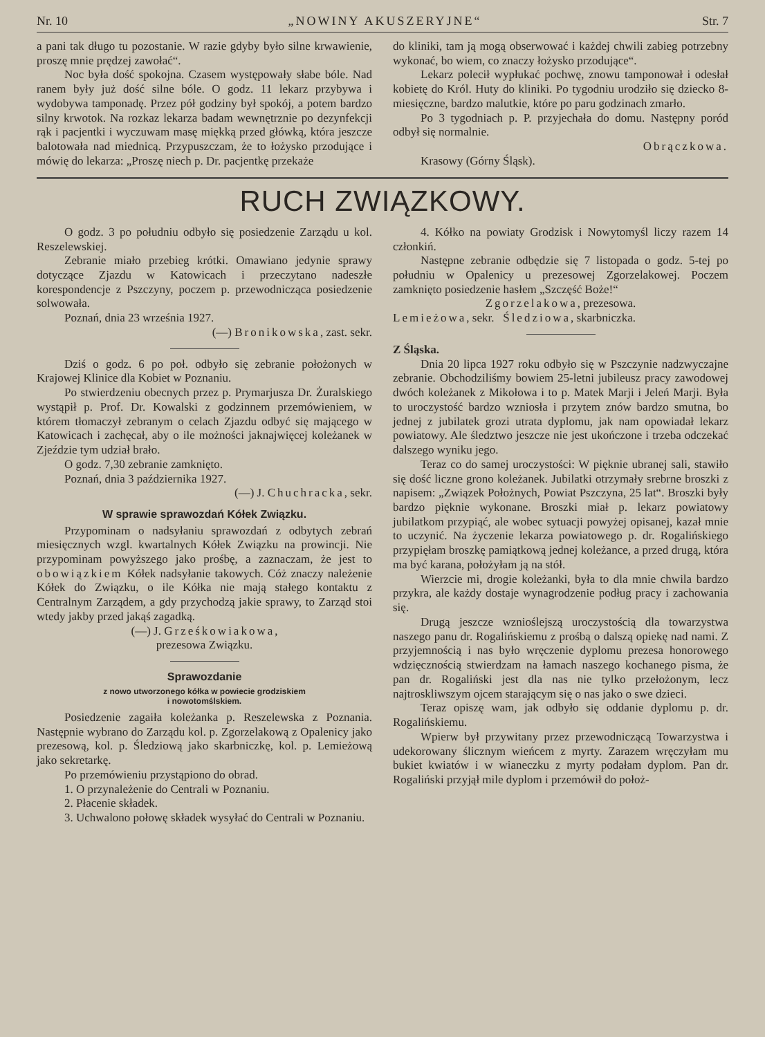Nr. 10 „NOWINY AKUSZERYJNE“Str. 7
a pani tak długo tu pozostanie. W razie gdyby było silne krwawienie, proszę mnie prędzej zawołać“.
Noc była dość spokojna. Czasem występowały słabe bóle. Nad ranem były już dość silne bóle. O godz. 11 lekarz przybywa i wydobywa tamponadę. Przez pół godziny był spokój, a potem bardzo silny krwotok. Na rozkaz lekarza badam wewnętrznie po dezynfekcji rąk i pacjentki i wyczuwam masę miękką przed główką, która jeszcze balotowała nad miednicą. Przypuszczam, że to łożysko przodujące i mówię do lekarza: „Proszę niech p. Dr. pacjentkę przekaże
do kliniki, tam ją mogą obserwować i każdej chwili zabieg potrzebny wykonać, bo wiem, co znaczy łożysko przodujące“.
Lekarz polecił wypłukać pochwę, znowu tamponował i odesłał kobietę do Król. Huty do kliniki. Po tygodniu urodziło się dziecko 8-miesięczne, bardzo malutkie, które po paru godzinach zmarło.
Po 3 tygodniach p. P. przyjechała do domu. Następny poród odbył się normalnie.
Obrączkowa.
Krasowy (Górny Śląsk).
RUCH ZWIĄZKOWY.
O godz. 3 po południu odbyło się posiedzenie Zarządu u kol. Reszelewskiej.
Zebranie miało przebieg krótki. Omawiano jedynie sprawy dotyczące Zjazdu w Katowicach i przeczytano nadeszłe korespondencje z Pszczyny, poczem p. przewodnicząca posiedzenie solwowała.
Poznań, dnia 23 września 1927.
(—) Bronikowska, zast. sekr.
Dziś o godz. 6 po poł. odbyło się zebranie położonych w Krajowej Klinice dla Kobiet w Poznaniu.
Po stwierdzeniu obecnych przez p. Prymarjusza Dr. Żuralskiego wystąpił p. Prof. Dr. Kowalski z godzinnem przemówieniem, w którem tłomaczył zebranym o celach Zjazdu odbyć się mającego w Katowicach i zachęcał, aby o ile możności jaknajwięcej koleżanek w Zjeździe tym udział brało.
O godz. 7,30 zebranie zamknięto.
Poznań, dnia 3 października 1927.
(—) J. Chuchracka, sekr.
W sprawie sprawozdań Kółek Związku.
Przypominam o nadsyłaniu sprawozdań z odbytych zebrań miesięcznych wzgl. kwartalnych Kółek Związku na prowincji. Nie przypominam powyższego jako prośbę, a zaznaczam, że jest to obowiązkiem Kółek nadsyłanie takowych. Cóż znaczy należenie Kółek do Związku, o ile Kółka nie mają stałego kontaktu z Centralnym Zarządem, a gdy przychodzą jakie sprawy, to Zarząd stoi wtedy jakby przed jakąś zagadką.
(—) J. Grześkowiakowa,
prezesowa Związku.
Sprawozdanie
z nowo utworzonego kółka w powiecie grodziskiem
i nowotomślskiem.
Posiedzenie zagaiła koleżanka p. Reszelewska z Poznania. Następnie wybrano do Zarządu kol. p. Zgorzelakową z Opalenicy jako prezesową, kol. p. Śledziową jako skarbniczkę, kol. p. Lemieżową jako sekretarkę.
Po przemówieniu przystąpiono do obrad.
1. O przynależenie do Centrali w Poznaniu.
2. Płacenie składek.
3. Uchwalono połowę składek wysyłać do Centrali w Poznaniu.
4. Kółko na powiaty Grodzisk i Nowytomyśl liczy razem 14 członkiń.
Następne zebranie odbędzie się 7 listopada o godz. 5-tej po południu w Opalenicy u prezesowej Zgorzelakowej. Poczem zamknięto posiedzenie hasłem „Szczęść Boże!“
Zgorzelakowa, prezesowa.
Lemieżowa, sekr. Śledziowa, skarbniczka.
Z Śląska.
Dnia 20 lipca 1927 roku odbyło się w Pszczynie nadzwyczajne zebranie. Obchodziliśmy bowiem 25-letni jubileusz pracy zawodowej dwóch koleżanek z Mikołowa i to p. Matek Marji i Jeleń Marji. Była to uroczystość bardzo wzniosła i przytem znów bardzo smutna, bo jednej z jubilatek grozi utrata dyplomu, jak nam opowiadał lekarz powiatowy. Ale śledztwo jeszcze nie jest ukończone i trzeba odczekać dalszego wyniku jego.
Teraz co do samej uroczystości: W pięknie ubranej sali, stawiło się dość liczne grono koleżanek. Jubilatki otrzymały srebrne broszki z napisem: „Związek Położnych, Powiat Pszczyna, 25 lat“. Broszki były bardzo pięknie wykonane. Broszki miał p. lekarz powiatowy jubilatkom przypiąć, ale wobec sytuacji powyżej opisanej, kazał mnie to uczynić. Na życzenie lekarza powiatowego p. dr. Rogalińskiego przypięłam broszkę pamiątkową jednej koleżance, a przed drugą, która ma być karana, położyłam ją na stół.
Wierzcie mi, drogie koleżanki, była to dla mnie chwila bardzo przykra, ale każdy dostaje wynagrodzenie podług pracy i zachowania się.
Drugą jeszcze wznioślejszą uroczystością dla towarzystwa naszego panu dr. Rogalińskiemu z prośbą o dalszą opiekę nad nami. Z przyjemnością i nas było wręczenie dyplomu prezesa honorowego wdzięcznością stwierdzam na łamach naszego kochanego pisma, że pan dr. Rogaliński jest dla nas nie tylko przełożonym, lecz najtroskliwszym ojcem starającym się o nas jako o swe dzieci.
Teraz opiszę wam, jak odbyło się oddanie dyplomu p. dr. Rogalińskiemu.
Wpierw był przywitany przez przewodniczącą Towarzystwa i udekorowany ślicznym wieńcem z myrty. Zarazem wręczyłam mu bukiet kwiatów i w wianeczku z myrty podałam dyplom. Pan dr. Rogaliński przyjął mile dyplom i przemówił do położ-